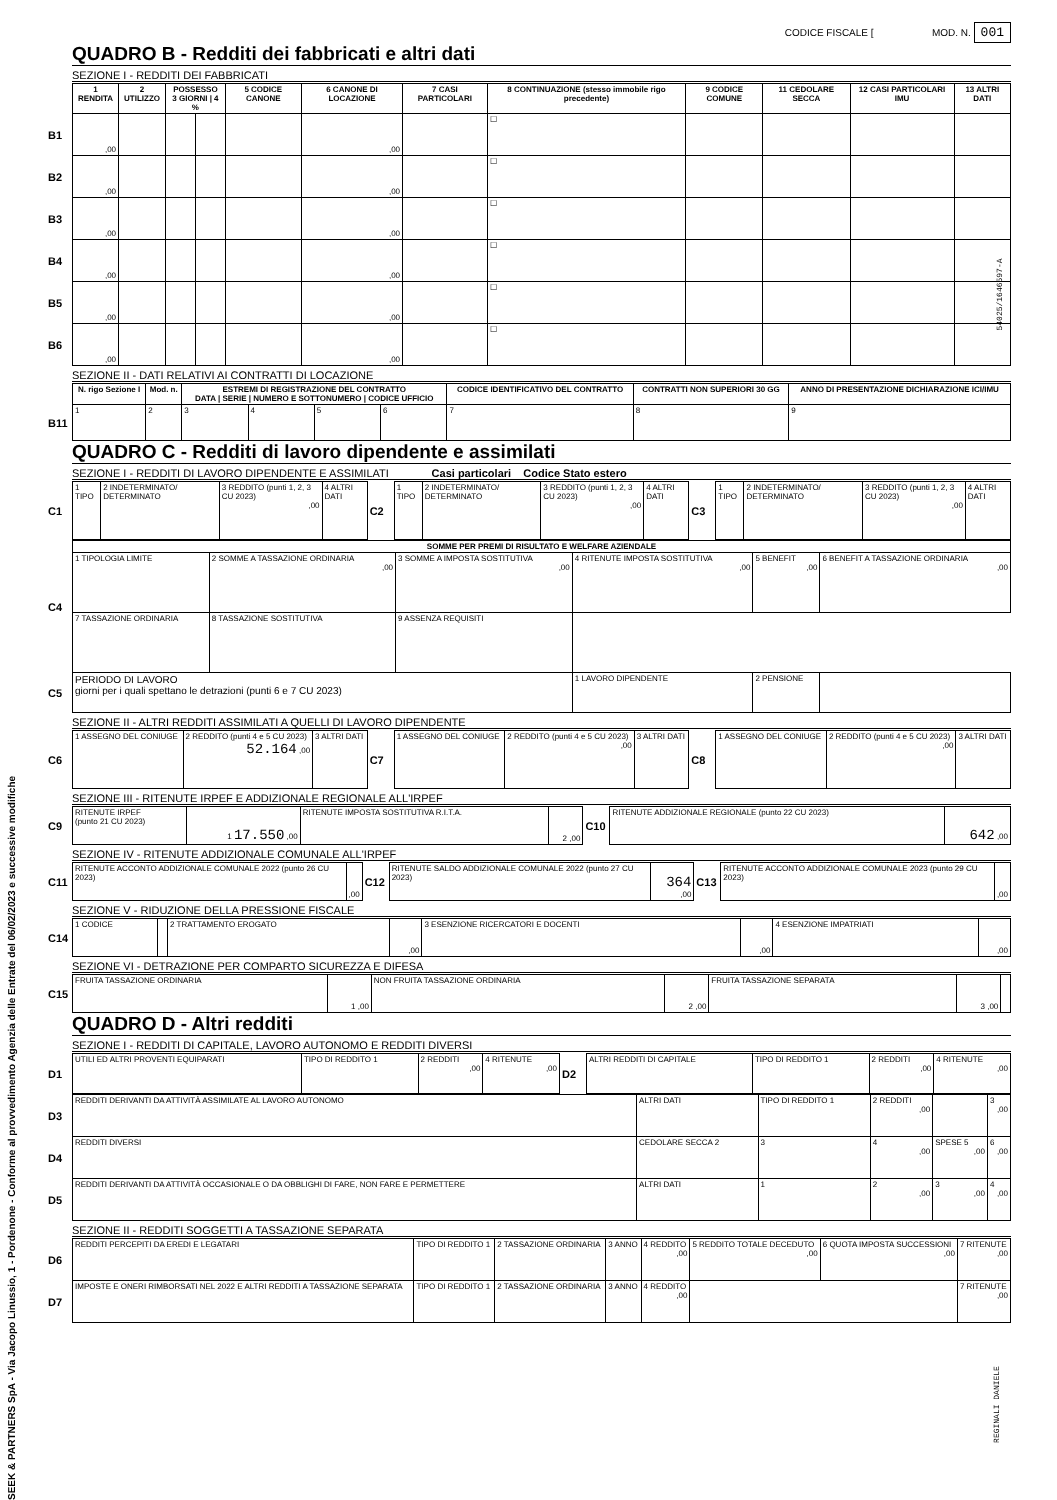CODICE FISCALE [ MOD. N. 001
QUADRO B - Redditi dei fabbricati e altri dati
SEZIONE I - REDDITI DEI FABBRICATI
| | 1 RENDITA | 2 UTILIZZO | POSSESSO 3 GIORNI / 4 % | | 5 CODICE CANONE | 6 CANONE DI LOCAZIONE | 7 CASI PARTICOLARI | 8 CONTINUAZIONE (stesso immobile rigo precedente) | 9 CODICE COMUNE | 11 CEDOLARE SECCA | 12 CASI PARTICOLARI IMU | 13 ALTRI DATI |
| B1 | ,00 | | | | | ,00 | | ☐ | | | | |
| B2 | ,00 | | | | | ,00 | | ☐ | | | | |
| B3 | ,00 | | | | | ,00 | | ☐ | | | | |
| B4 | ,00 | | | | | ,00 | | ☐ | | | | |
| B5 | ,00 | | | | | ,00 | | ☐ | | | | |
| B6 | ,00 | | | | | ,00 | | ☐ | | | | |
SEZIONE II - DATI RELATIVI AI CONTRATTI DI LOCAZIONE
| | N. rigo Sezione I | Mod. n. | ESTREMI DI REGISTRAZIONE DEL CONTRATTO DATA / SERIE / NUMERO E SOTTONUMERO / CODICE UFFICIO | | | | CODICE IDENTIFICATIVO DEL CONTRATTO | CONTRATTI NON SUPERIORI 30 GG | ANNO DI PRESENTAZIONE DICHIARAZIONE ICI/IMU |
| B11 | 1 | 2 | 3 | 4 | 5 | 6 | 7 | 8 | 9 |
QUADRO C - Redditi di lavoro dipendente e assimilati
SEZIONE I - REDDITI DI LAVORO DIPENDENTE E ASSIMILATI Casi particolari Codice Stato estero
| C1 | 1 TIPO | 2 INDETERMINATO/ DETERMINATO | 3 REDDITO (punti 1, 2, 3 CU 2023) ,00 | 4 ALTRI DATI | C2 | 1 TIPO | 2 INDETERMINATO/ DETERMINATO | 3 REDDITO (punti 1, 2, 3 CU 2023) ,00 | 4 ALTRI DATI | C3 | 1 TIPO | 2 INDETERMINATO/ DETERMINATO | 3 REDDITO (punti 1, 2, 3 CU 2023) ,00 | 4 ALTRI DATI |
| C4 | SOMME PER PREMI DI RISULTATO E WELFARE AZIENDALE | | | | | |
| | 1 TIPOLOGIA LIMITE | 2 SOMME A TASSAZIONE ORDINARIA ,00 | 3 SOMME A IMPOSTA SOSTITUTIVA ,00 | 4 RITENUTE IMPOSTA SOSTITUTIVA ,00 | 5 BENEFIT ,00 | 6 BENEFIT A TASSAZIONE ORDINARIA ,00 |
| | 7 TASSAZIONE ORDINARIA | 8 TASSAZIONE SOSTITUTIVA | 9 ASSENZA REQUISITI | | | |
| C5 | PERIODO DI LAVORO giorni per i quali spettano le detrazioni (punti 6 e 7 CU 2023) | | | 1 LAVORO DIPENDENTE | 2 PENSIONE | |
SEZIONE II - ALTRI REDDITI ASSIMILATI A QUELLI DI LAVORO DIPENDENTE
| C6 | 1 ASSEGNO DEL CONIUGE | 2 REDDITO (punti 4 e 5 CU 2023) 52.164 ,00 | 3 ALTRI DATI | C7 | 1 ASSEGNO DEL CONIUGE | 2 REDDITO (punti 4 e 5 CU 2023) ,00 | 3 ALTRI DATI | C8 | 1 ASSEGNO DEL CONIUGE | 2 REDDITO (punti 4 e 5 CU 2023) ,00 | 3 ALTRI DATI |
SEZIONE III - RITENUTE IRPEF E ADDIZIONALE REGIONALE ALL'IRPEF
| C9 | RITENUTE IRPEF (punto 21 CU 2023) | 1 17.550 ,00 | RITENUTE IMPOSTA SOSTITUTIVA R.I.T.A. | 2 ,00 | C10 | RITENUTE ADDIZIONALE REGIONALE (punto 22 CU 2023) | 642 ,00 |
SEZIONE IV - RITENUTE ADDIZIONALE COMUNALE ALL'IRPEF
| C11 | RITENUTE ACCONTO ADDIZIONALE COMUNALE 2022 (punto 26 CU 2023) | ,00 | C12 | RITENUTE SALDO ADDIZIONALE COMUNALE 2022 (punto 27 CU 2023) | 364 ,00 | C13 | RITENUTE ACCONTO ADDIZIONALE COMUNALE 2023 (punto 29 CU 2023) | ,00 |
SEZIONE V - RIDUZIONE DELLA PRESSIONE FISCALE
| C14 | 1 CODICE | | 2 TRATTAMENTO EROGATO | ,00 | 3 ESENZIONE RICERCATORI E DOCENTI | ,00 | 4 ESENZIONE IMPATRIATI | ,00 |
SEZIONE VI - DETRAZIONE PER COMPARTO SICUREZZA E DIFESA
| C15 | FRUITA TASSAZIONE ORDINARIA | 1 ,00 | NON FRUITA TASSAZIONE ORDINARIA | 2 ,00 | FRUITA TASSAZIONE SEPARATA | 3 ,00 | |
QUADRO D - Altri redditi
SEZIONE I - REDDITI DI CAPITALE, LAVORO AUTONOMO E REDDITI DIVERSI
| D1 | UTILI ED ALTRI PROVENTI EQUIPARATI | TIPO DI REDDITO 1 | 2 REDDITI ,00 | 4 RITENUTE ,00 | D2 | ALTRI REDDITI DI CAPITALE | TIPO DI REDDITO 1 | 2 REDDITI ,00 | 4 RITENUTE ,00 |
| D3 | REDDITI DERIVANTI DA ATTIVITÀ ASSIMILATE AL LAVORO AUTONOMO | ALTRI DATI | TIPO DI REDDITO 1 | 2 REDDITI ,00 | | 3 ,00 |
| D4 | REDDITI DIVERSI | CEDOLARE SECCA 2 | 3 | 4 ,00 | SPESE 5 ,00 | 6 ,00 |
| D5 | REDDITI DERIVANTI DA ATTIVITÀ OCCASIONALE O DA OBBLIGHI DI FARE, NON FARE E PERMETTERE | ALTRI DATI | 1 | 2 ,00 | 3 ,00 | 4 ,00 |
SEZIONE II - REDDITI SOGGETTI A TASSAZIONE SEPARATA
| D6 | REDDITI PERCEPITI DA EREDI E LEGATARI | TIPO DI REDDITO 1 | 2 TASSAZIONE ORDINARIA | 3 ANNO | 4 REDDITO ,00 | 5 REDDITO TOTALE DECEDUTO ,00 | 6 QUOTA IMPOSTA SUCCESSIONI ,00 | 7 RITENUTE ,00 |
| D7 | IMPOSTE E ONERI RIMBORSATI NEL 2022 E ALTRI REDDITI A TASSAZIONE SEPARATA | TIPO DI REDDITO 1 | 2 TASSAZIONE ORDINARIA | 3 ANNO | 4 REDDITO ,00 | | | 7 RITENUTE ,00 |
SEEK & PARTNERS SpA - Via Jacopo Linussio, 1 - Pordenone - Conforme al provvedimento Agenzia delle Entrate del 06/02/2023 e successive modifiche
54025/1646597-A
REGINALI DANIELE